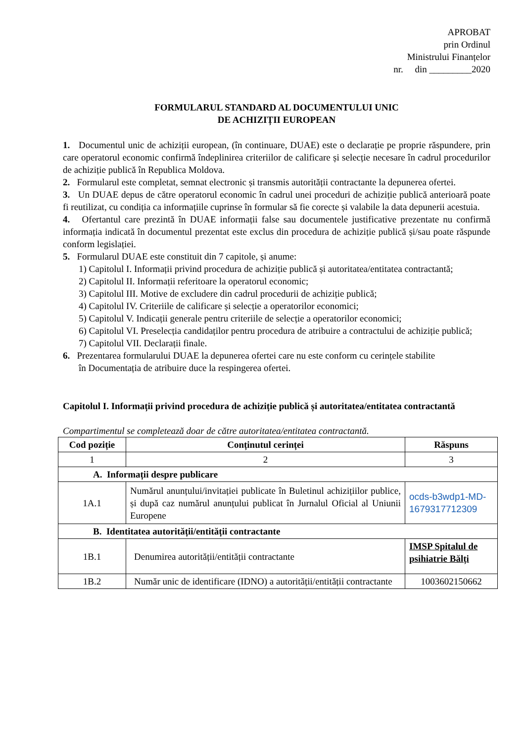APROBAT
prin Ordinul
Ministrului Finanțelor
nr. din _________2020
FORMULARUL STANDARD AL DOCUMENTULUI UNIC
DE ACHIZIȚII EUROPEAN
1. Documentul unic de achiziții european, (în continuare, DUAE) este o declarație pe proprie răspundere, prin care operatorul economic confirmă îndeplinirea criteriilor de calificare și selecție necesare în cadrul procedurilor de achiziție publică în Republica Moldova.
2. Formularul este completat, semnat electronic și transmis autorității contractante la depunerea ofertei.
3. Un DUAE depus de către operatorul economic în cadrul unei proceduri de achiziție publică anterioară poate fi reutilizat, cu condiția ca informațiile cuprinse în formular să fie corecte și valabile la data depunerii acestuia.
4. Ofertantul care prezintă în DUAE informații false sau documentele justificative prezentate nu confirmă informația indicată în documentul prezentat este exclus din procedura de achiziție publică și/sau poate răspunde conform legislației.
5. Formularul DUAE este constituit din 7 capitole, și anume:
1) Capitolul I. Informații privind procedura de achiziție publică și autoritatea/entitatea contractantă;
2) Capitolul II. Informații referitoare la operatorul economic;
3) Capitolul III. Motive de excludere din cadrul procedurii de achiziție publică;
4) Capitolul IV. Criteriile de calificare și selecție a operatorilor economici;
5) Capitolul V. Indicații generale pentru criteriile de selecție a operatorilor economici;
6) Capitolul VI. Preselecția candidaților pentru procedura de atribuire a contractului de achiziție publică;
7) Capitolul VII. Declarații finale.
6. Prezentarea formularului DUAE la depunerea ofertei care nu este conform cu cerințele stabilite
în Documentația de atribuire duce la respingerea ofertei.
Capitolul I. Informații privind procedura de achiziție publică și autoritatea/entitatea contractantă
Compartimentul se completează doar de către autoritatea/entitatea contractantă.
| Cod poziție | Conținutul cerinței | Răspuns |
| --- | --- | --- |
| 1 | 2 | 3 |
| A. Informații despre publicare | | |
| 1A.1 | Numărul anunțului/invitației publicate în Buletinul achizițiilor publice, și după caz numărul anunțului publicat în Jurnalul Oficial al Uniunii Europene | ocds-b3wdp1-MD-1679317712309 |
| B. Identitatea autorității/entității contractante | | |
| 1B.1 | Denumirea autorității/entității contractante | IMSP Spitalul de psihiatrie Bălți |
| 1B.2 | Număr unic de identificare (IDNO) a autorității/entității contractante | 1003602150662 |